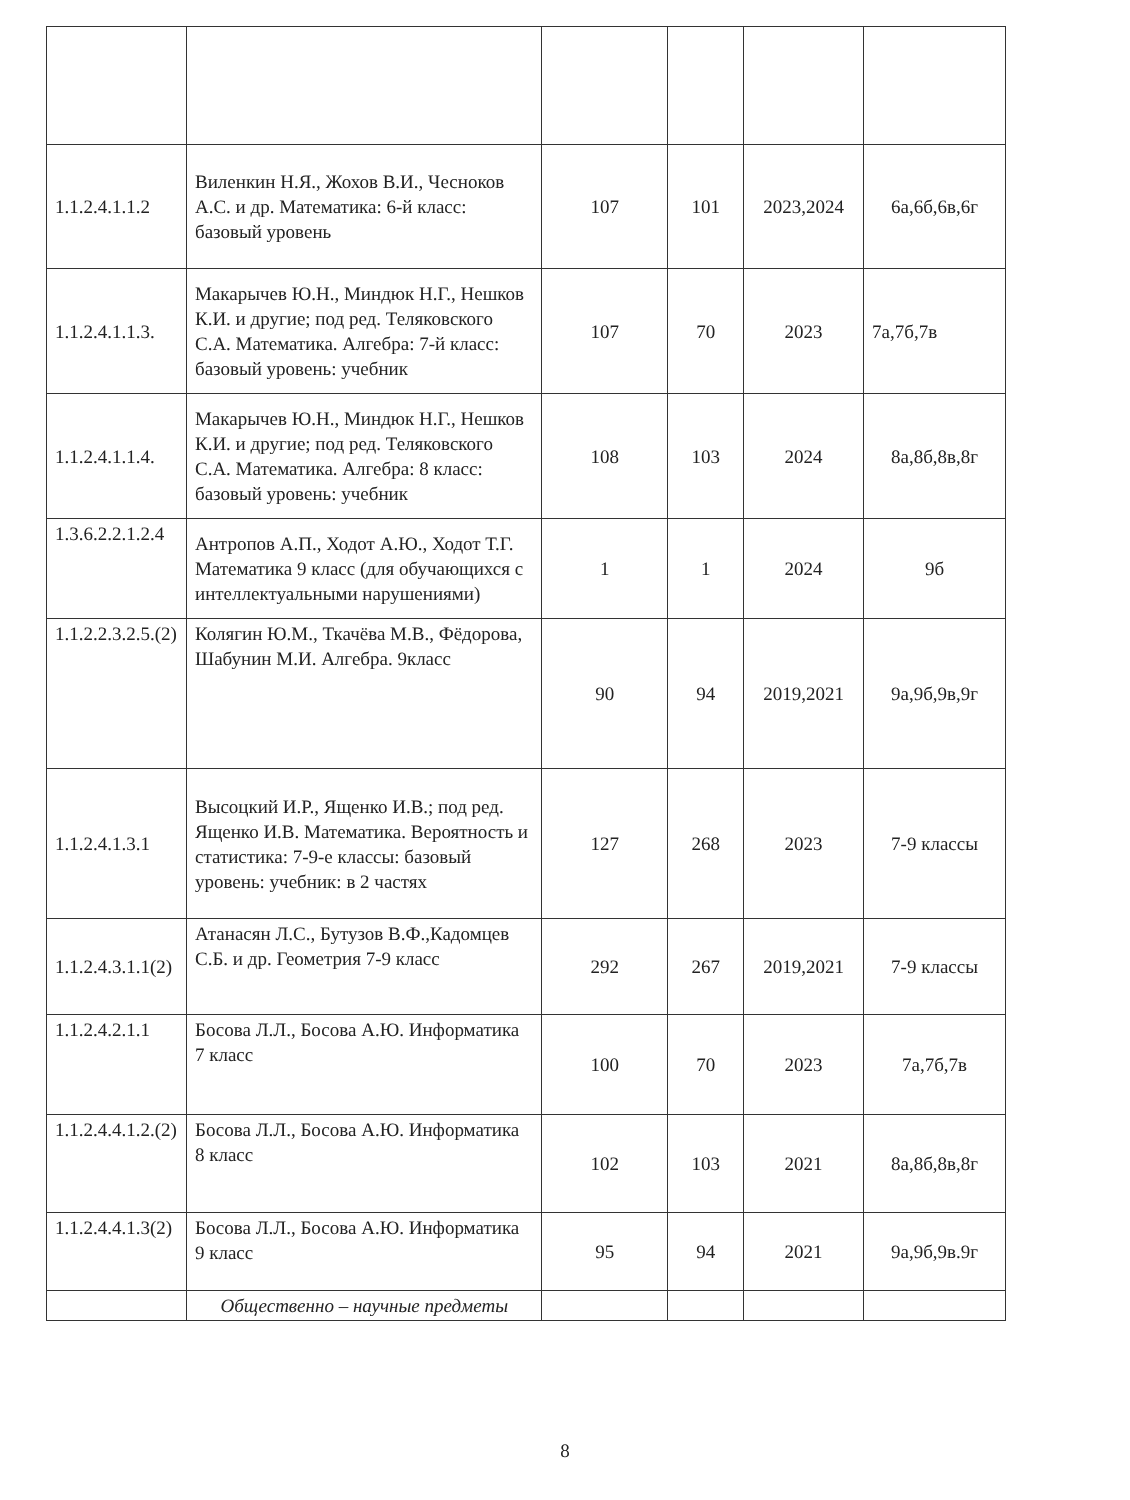| 1.1.2.4.1.1.2 | Виленкин Н.Я., Жохов В.И., Чесноков А.С. и др. Математика: 6-й класс: базовый уровень | 107 | 101 | 2023,2024 | 6а,6б,6в,6г |
| 1.1.2.4.1.1.3. | Макарычев Ю.Н., Миндюк Н.Г., Нешков К.И. и другие; под ред. Теляковского С.А. Математика. Алгебра: 7-й класс: базовый уровень: учебник | 107 | 70 | 2023 | 7а,7б,7в |
| 1.1.2.4.1.1.4. | Макарычев Ю.Н., Миндюк Н.Г., Нешков К.И. и другие; под ред. Теляковского С.А. Математика. Алгебра: 8 класс: базовый уровень: учебник | 108 | 103 | 2024 | 8а,8б,8в,8г |
| 1.3.6.2.2.1.2.4 | Антропов А.П., Ходот А.Ю., Ходот Т.Г. Математика 9 класс (для обучающихся с интеллектуальными нарушениями) | 1 | 1 | 2024 | 9б |
| 1.1.2.2.3.2.5.(2) | Колягин Ю.М., Ткачёва М.В., Фёдорова, Шабунин М.И. Алгебра. 9класс | 90 | 94 | 2019,2021 | 9а,9б,9в,9г |
| 1.1.2.4.1.3.1 | Высоцкий И.Р., Ященко И.В.; под ред. Ященко И.В. Математика. Вероятность и статистика: 7-9-е классы: базовый уровень: учебник: в 2 частях | 127 | 268 | 2023 | 7-9 классы |
| 1.1.2.4.3.1.1(2) | Атанасян Л.С., Бутузов В.Ф.,Кадомцев С.Б. и др. Геометрия 7-9 класс | 292 | 267 | 2019,2021 | 7-9 классы |
| 1.1.2.4.2.1.1 | Босова Л.Л., Босова А.Ю. Информатика 7 класс | 100 | 70 | 2023 | 7а,7б,7в |
| 1.1.2.4.4.1.2.(2) | Босова Л.Л., Босова А.Ю. Информатика 8 класс | 102 | 103 | 2021 | 8а,8б,8в,8г |
| 1.1.2.4.4.1.3(2) | Босова Л.Л., Босова А.Ю. Информатика 9 класс | 95 | 94 | 2021 | 9а,9б,9в.9г |
| | Общественно – научные предметы | | | | |
8